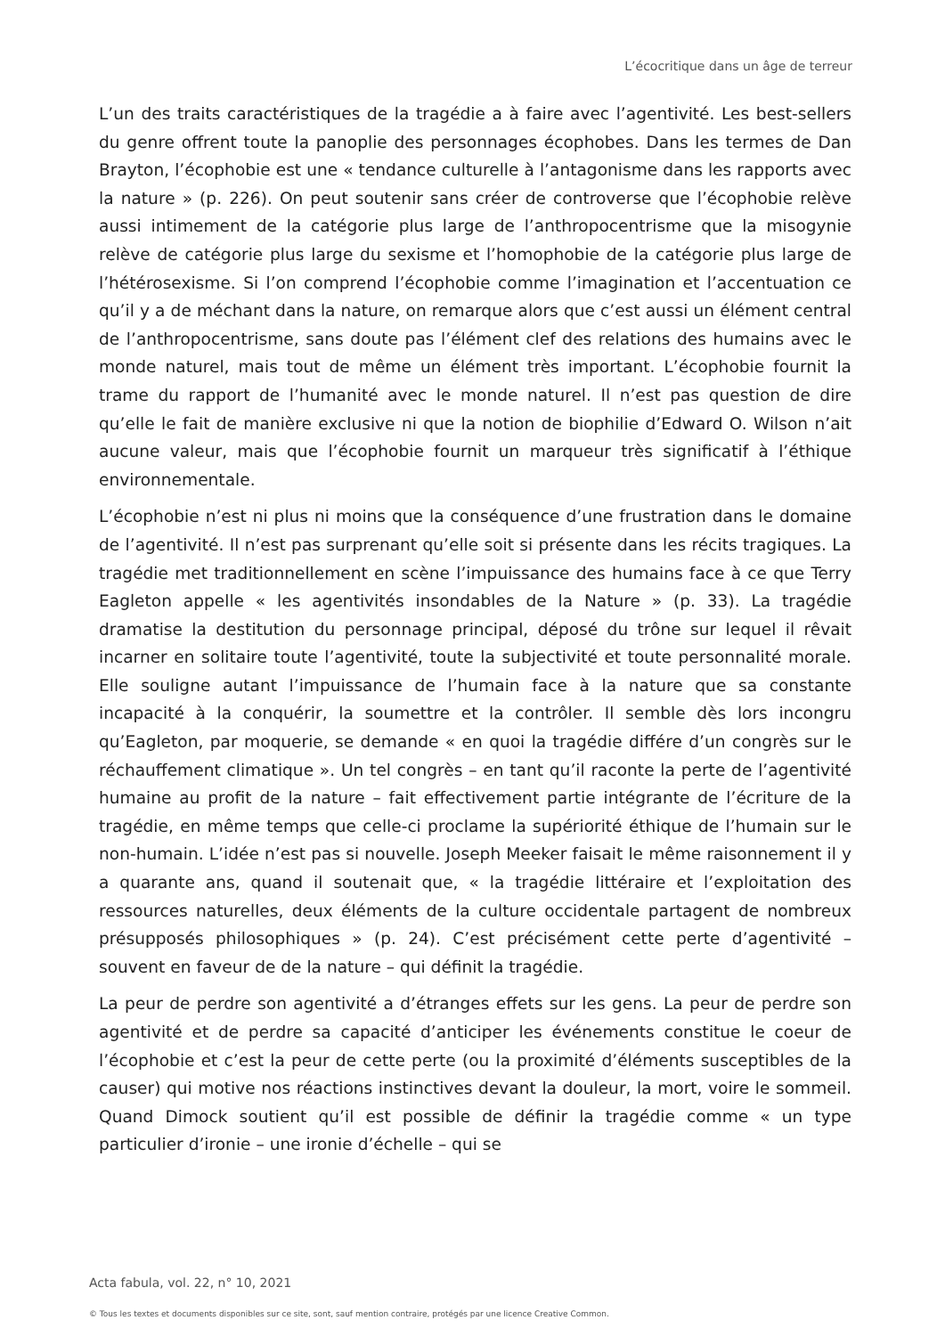L’écocritique dans un âge de terreur
L’un des traits caractéristiques de la tragédie a à faire avec l’agentivité. Les best-sellers du genre offrent toute la panoplie des personnages écophobes. Dans les termes de Dan Brayton, l’écophobie est une « tendance culturelle à l’antagonisme dans les rapports avec la nature » (p. 226). On peut soutenir sans créer de controverse que l’écophobie relève aussi intimement de la catégorie plus large de l’anthropocentrisme que la misogynie relève de catégorie plus large du sexisme et l’homophobie de la catégorie plus large de l’hétérosexisme. Si l’on comprend l’écophobie comme l’imagination et l’accentuation ce qu’il y a de méchant dans la nature, on remarque alors que c’est aussi un élément central de l’anthropocentrisme, sans doute pas l’élément clef des relations des humains avec le monde naturel, mais tout de même un élément très important. L’écophobie fournit la trame du rapport de l’humanité avec le monde naturel. Il n’est pas question de dire qu’elle le fait de manière exclusive ni que la notion de biophilie d’Edward O. Wilson n’ait aucune valeur, mais que l’écophobie fournit un marqueur très significatif à l’éthique environnementale.
L’écophobie n’est ni plus ni moins que la conséquence d’une frustration dans le domaine de l’agentivité. Il n’est pas surprenant qu’elle soit si présente dans les récits tragiques. La tragédie met traditionnellement en scène l’impuissance des humains face à ce que Terry Eagleton appelle « les agentivités insondables de la Nature » (p. 33). La tragédie dramatise la destitution du personnage principal, déposé du trône sur lequel il rêvait incarner en solitaire toute l’agentivité, toute la subjectivité et toute personnalité morale. Elle souligne autant l’impuissance de l’humain face à la nature que sa constante incapacité à la conquérir, la soumettre et la contrôler. Il semble dès lors incongru qu’Eagleton, par moquerie, se demande « en quoi la tragédie différe d’un congrès sur le réchauffement climatique ». Un tel congrès – en tant qu’il raconte la perte de l’agentivité humaine au profit de la nature – fait effectivement partie intégrante de l’écriture de la tragédie, en même temps que celle-ci proclame la supériorité éthique de l’humain sur le non-humain. L’idée n’est pas si nouvelle. Joseph Meeker faisait le même raisonnement il y a quarante ans, quand il soutenait que, « la tragédie littéraire et l’exploitation des ressources naturelles, deux éléments de la culture occidentale partagent de nombreux présupposés philosophiques » (p. 24). C’est précisément cette perte d’agentivité – souvent en faveur de de la nature – qui définit la tragédie.
La peur de perdre son agentivité a d’étranges effets sur les gens. La peur de perdre son agentivité et de perdre sa capacité d’anticiper les événements constitue le coeur de l’écophobie et c’est la peur de cette perte (ou la proximité d’éléments susceptibles de la causer) qui motive nos réactions instinctives devant la douleur, la mort, voire le sommeil. Quand Dimock soutient qu’il est possible de définir la tragédie comme « un type particulier d’ironie – une ironie d’échelle – qui se
Acta fabula, vol. 22, n° 10, 2021
© Tous les textes et documents disponibles sur ce site, sont, sauf mention contraire, protégés par une licence Creative Common.